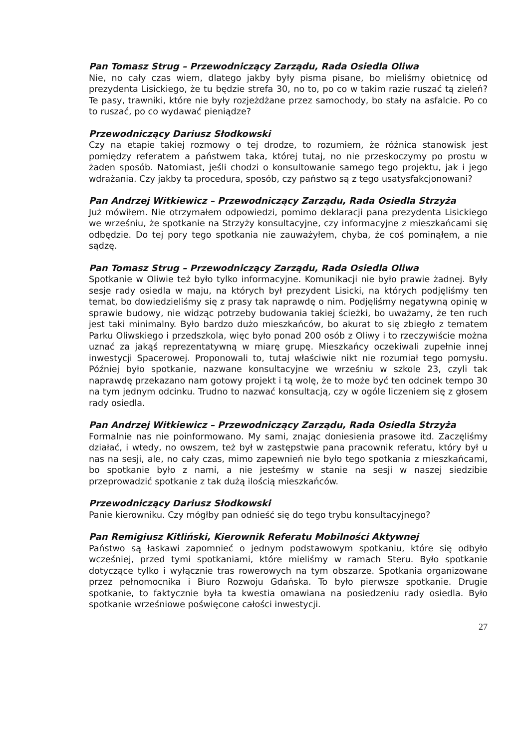Pan Tomasz Strug – Przewodniczący Zarządu, Rada Osiedla Oliwa
Nie, no cały czas wiem, dlatego jakby były pisma pisane, bo mieliśmy obietnicę od prezydenta Lisickiego, że tu będzie strefa 30, no to, po co w takim razie ruszać tą zieleń? Te pasy, trawniki, które nie były rozjeżdżane przez samochody, bo stały na asfalcie. Po co to ruszać, po co wydawać pieniądze?
Przewodniczący Dariusz Słodkowski
Czy na etapie takiej rozmowy o tej drodze, to rozumiem, że różnica stanowisk jest pomiędzy referatem a państwem taka, której tutaj, no nie przeskoczymy po prostu w żaden sposób. Natomiast, jeśli chodzi o konsultowanie samego tego projektu, jak i jego wdrażania. Czy jakby ta procedura, sposób, czy państwo są z tego usatysfakcjonowani?
Pan Andrzej Witkiewicz – Przewodniczący Zarządu, Rada Osiedla Strzyża
Już mówiłem. Nie otrzymałem odpowiedzi, pomimo deklaracji pana prezydenta Lisickiego we wrześniu, że spotkanie na Strzyży konsultacyjne, czy informacyjne z mieszkańcami się odbędzie. Do tej pory tego spotkania nie zauważyłem, chyba, że coś pominąłem, a nie sądzę.
Pan Tomasz Strug – Przewodniczący Zarządu, Rada Osiedla Oliwa
Spotkanie w Oliwie też było tylko informacyjne. Komunikacji nie było prawie żadnej. Były sesje rady osiedla w maju, na których był prezydent Lisicki, na których podjęliśmy ten temat, bo dowiedzieliśmy się z prasy tak naprawdę o nim. Podjęliśmy negatywną opinię w sprawie budowy, nie widząc potrzeby budowania takiej ścieżki, bo uważamy, że ten ruch jest taki minimalny. Było bardzo dużo mieszkańców, bo akurat to się zbiegło z tematem Parku Oliwskiego i przedszkola, więc było ponad 200 osób z Oliwy i to rzeczywiście można uznać za jakąś reprezentatywną w miarę grupę. Mieszkańcy oczekiwali zupełnie innej inwestycji Spacerowej. Proponowali to, tutaj właściwie nikt nie rozumiał tego pomysłu. Później było spotkanie, nazwane konsultacyjne we wrześniu w szkole 23, czyli tak naprawdę przekazano nam gotowy projekt i tą wolę, że to może być ten odcinek tempo 30 na tym jednym odcinku. Trudno to nazwać konsultacją, czy w ogóle liczeniem się z głosem rady osiedla.
Pan Andrzej Witkiewicz – Przewodniczący Zarządu, Rada Osiedla Strzyża
Formalnie nas nie poinformowano. My sami, znając doniesienia prasowe itd. Zaczęliśmy działać, i wtedy, no owszem, też był w zastępstwie pana pracownik referatu, który był u nas na sesji, ale, no cały czas, mimo zapewnień nie było tego spotkania z mieszkańcami, bo spotkanie było z nami, a nie jesteśmy w stanie na sesji w naszej siedzibie przeprowadzić spotkanie z tak dużą ilością mieszkańców.
Przewodniczący Dariusz Słodkowski
Panie kierowniku. Czy mógłby pan odnieść się do tego trybu konsultacyjnego?
Pan Remigiusz Kitliński, Kierownik Referatu Mobilności Aktywnej
Państwo są łaskawi zapomnieć o jednym podstawowym spotkaniu, które się odbyło wcześniej, przed tymi spotkaniami, które mieliśmy w ramach Steru. Było spotkanie dotyczące tylko i wyłącznie tras rowerowych na tym obszarze. Spotkania organizowane przez pełnomocnika i Biuro Rozwoju Gdańska. To było pierwsze spotkanie. Drugie spotkanie, to faktycznie była ta kwestia omawiana na posiedzeniu rady osiedla. Było spotkanie wrześniowe poświęcone całości inwestycji.
27